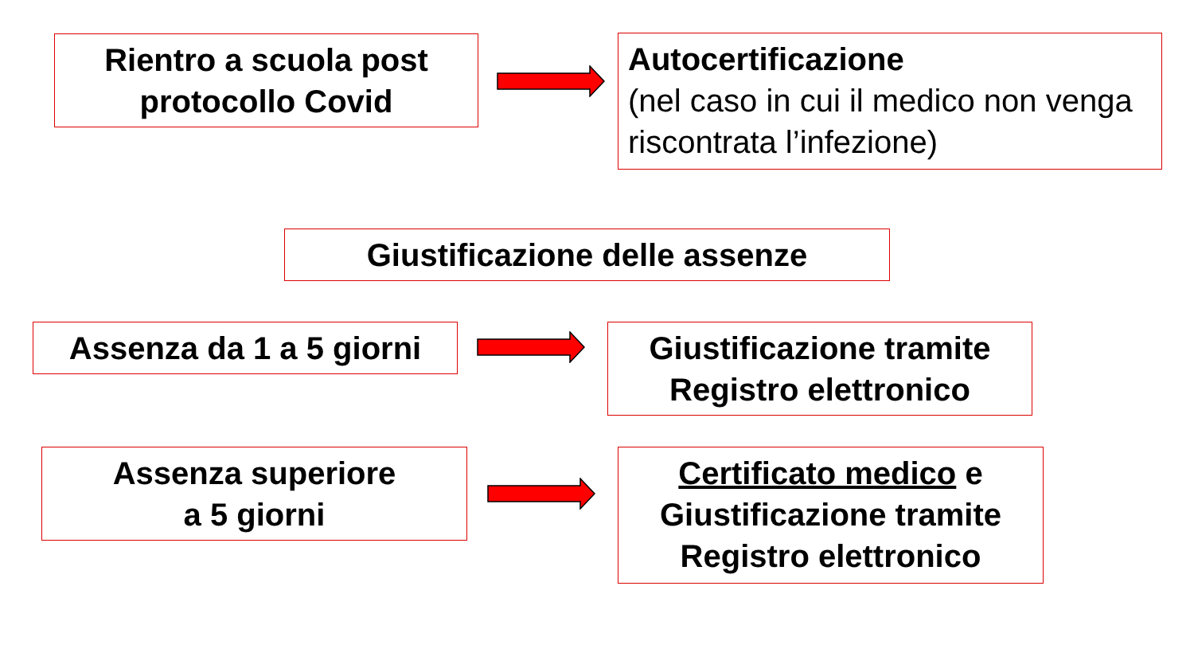Rientro a scuola post
protocollo Covid
Autocertificazione
(nel caso in cui il medico non venga riscontrata l’infezione)
Giustificazione delle assenze
Assenza da 1 a 5 giorni
Giustificazione tramite
Registro elettronico
Assenza superiore
a 5 giorni
Certificato medico e
Giustificazione tramite
Registro elettronico